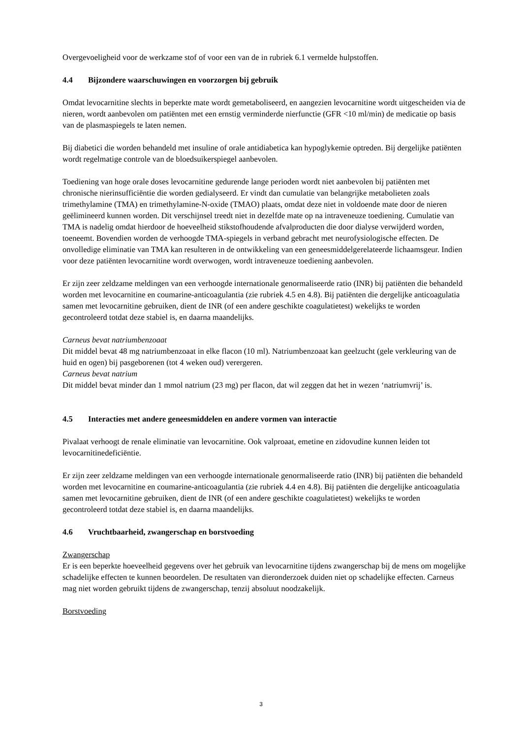Overgevoeligheid voor de werkzame stof of voor een van de in rubriek 6.1 vermelde hulpstoffen.
4.4 Bijzondere waarschuwingen en voorzorgen bij gebruik
Omdat levocarnitine slechts in beperkte mate wordt gemetaboliseerd, en aangezien levocarnitine wordt uitgescheiden via de nieren, wordt aanbevolen om patiënten met een ernstig verminderde nierfunctie (GFR <10 ml/min) de medicatie op basis van de plasmaspiegels te laten nemen.
Bij diabetici die worden behandeld met insuline of orale antidiabetica kan hypoglykemie optreden. Bij dergelijke patiënten wordt regelmatige controle van de bloedsuikerspiegel aanbevolen.
Toediening van hoge orale doses levocarnitine gedurende lange perioden wordt niet aanbevolen bij patiënten met chronische nierinsufficiëntie die worden gedialyseerd. Er vindt dan cumulatie van belangrijke metabolieten zoals trimethylamine (TMA) en trimethylamine-N-oxide (TMAO) plaats, omdat deze niet in voldoende mate door de nieren geëlimineerd kunnen worden. Dit verschijnsel treedt niet in dezelfde mate op na intraveneuze toediening. Cumulatie van TMA is nadelig omdat hierdoor de hoeveelheid stikstofhoudende afvalproducten die door dialyse verwijderd worden, toeneemt. Bovendien worden de verhoogde TMA-spiegels in verband gebracht met neurofysiologische effecten. De onvolledige eliminatie van TMA kan resulteren in de ontwikkeling van een geneesmiddelgerelateerde lichaamsgeur. Indien voor deze patiënten levocarnitine wordt overwogen, wordt intraveneuze toediening aanbevolen.
Er zijn zeer zeldzame meldingen van een verhoogde internationale genormaliseerde ratio (INR) bij patiënten die behandeld worden met levocarnitine en coumarine-anticoagulantia (zie rubriek 4.5 en 4.8). Bij patiënten die dergelijke anticoagulatia samen met levocarnitine gebruiken, dient de INR (of een andere geschikte coagulatietest) wekelijks te worden gecontroleerd totdat deze stabiel is, en daarna maandelijks.
Carneus bevat natriumbenzoaat
Dit middel bevat 48 mg natriumbenzoaat in elke flacon (10 ml). Natriumbenzoaat kan geelzucht (gele verkleuring van de huid en ogen) bij pasgeborenen (tot 4 weken oud) verergeren.
Carneus bevat natrium
Dit middel bevat minder dan 1 mmol natrium (23 mg) per flacon, dat wil zeggen dat het in wezen ‘natriumvrij’ is.
4.5 Interacties met andere geneesmiddelen en andere vormen van interactie
Pivalaat verhoogt de renale eliminatie van levocarnitine. Ook valproaat, emetine en zidovudine kunnen leiden tot levocarnitinedeficiëntie.
Er zijn zeer zeldzame meldingen van een verhoogde internationale genormaliseerde ratio (INR) bij patiënten die behandeld worden met levocarnitine en coumarine-anticoagulantia (zie rubriek 4.4 en 4.8). Bij patiënten die dergelijke anticoagulatia samen met levocarnitine gebruiken, dient de INR (of een andere geschikte coagulatietest) wekelijks te worden gecontroleerd totdat deze stabiel is, en daarna maandelijks.
4.6 Vruchtbaarheid, zwangerschap en borstvoeding
Zwangerschap
Er is een beperkte hoeveelheid gegevens over het gebruik van levocarnitine tijdens zwangerschap bij de mens om mogelijke schadelijke effecten te kunnen beoordelen. De resultaten van dieronderzoek duiden niet op schadelijke effecten. Carneus mag niet worden gebruikt tijdens de zwangerschap, tenzij absoluut noodzakelijk.
Borstvoeding
3